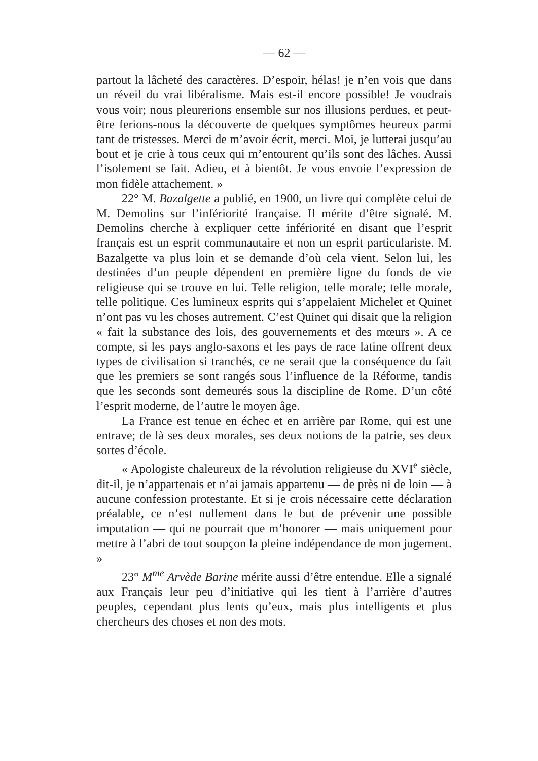— 62 —
partout la lâcheté des caractères. D’espoir, hélas! je n’en vois que dans un réveil du vrai libéralisme. Mais est-il encore possible! Je voudrais vous voir; nous pleurerions ensemble sur nos illusions perdues, et peut-être ferions-nous la découverte de quelques symptômes heureux parmi tant de tristesses. Merci de m’avoir écrit, merci. Moi, je lutterai jusqu’au bout et je crie à tous ceux qui m’entourent qu’ils sont des lâches. Aussi l’isolement se fait. Adieu, et à bientôt. Je vous envoie l’expression de mon fidèle attachement. »
22° M. Bazalgette a publié, en 1900, un livre qui complète celui de M. Demolins sur l’infériorité française. Il mérite d’être signalé. M. Demolins cherche à expliquer cette infériorité en disant que l’esprit français est un esprit communautaire et non un esprit particulariste. M. Bazalgette va plus loin et se demande d’où cela vient. Selon lui, les destinées d’un peuple dépendent en première ligne du fonds de vie religieuse qui se trouve en lui. Telle religion, telle morale; telle morale, telle politique. Ces lumineux esprits qui s’appelaient Michelet et Quinet n’ont pas vu les choses autrement. C’est Quinet qui disait que la religion « fait la substance des lois, des gouvernements et des mœurs ». A ce compte, si les pays anglo-saxons et les pays de race latine offrent deux types de civilisation si tranchés, ce ne serait que la conséquence du fait que les premiers se sont rangés sous l’influence de la Réforme, tandis que les seconds sont demeurés sous la discipline de Rome. D’un côté l’esprit moderne, de l’autre le moyen âge.
La France est tenue en échec et en arrière par Rome, qui est une entrave; de là ses deux morales, ses deux notions de la patrie, ses deux sortes d’école.
« Apologiste chaleureux de la révolution religieuse du XVI<sup>e</sup> siècle, dit-il, je n’appartenais et n’ai jamais appartenu — de près ni de loin — à aucune confession protestante. Et si je crois nécessaire cette déclaration préalable, ce n’est nullement dans le but de prévenir une possible imputation — qui ne pourrait que m’honorer — mais uniquement pour mettre à l’abri de tout soupçon la pleine indépendance de mon jugement. »
23° M<sup>me</sup> Arvède Barine mérite aussi d’être entendue. Elle a signalé aux Français leur peu d’initiative qui les tient à l’arrière d’autres peuples, cependant plus lents qu’eux, mais plus intelligents et plus chercheurs des choses et non des mots.